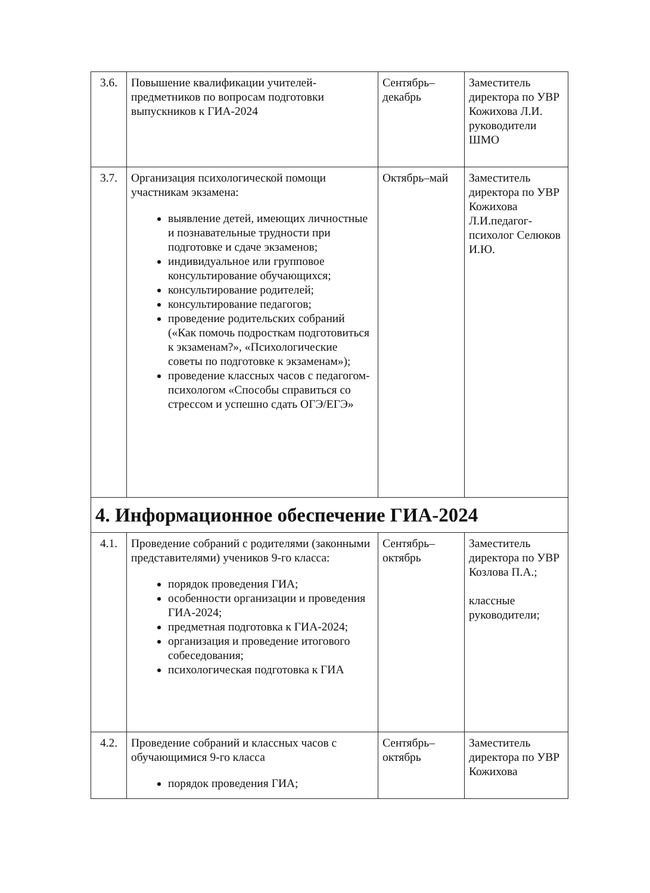| 3.6. | Повышение квалификации учителей-предметников по вопросам подготовки выпускников к ГИА-2024 | Сентябрь–декабрь | Заместитель директора по УВР Кожихова Л.И. руководители ШМО |
| 3.7. | Организация психологической помощи участникам экзамена: выявление детей, имеющих личностные и познавательные трудности при подготовке и сдаче экзаменов; индивидуальное или групповое консультирование обучающихся; консультирование родителей; консультирование педагогов; проведение родительских собраний («Как помочь подросткам подготовиться к экзаменам?», «Психологические советы по подготовке к экзаменам»); проведение классных часов с педагогом-психологом «Способы справиться со стрессом и успешно сдать ОГЭ/ЕГЭ» | Октябрь–май | Заместитель директора по УВР Кожихова Л.И.педагог-психолог Селюков И.Ю. |
| 4. Информационное обеспечение ГИА-2024 | | | |
| 4.1. | Проведение собраний с родителями (законными представителями) учеников 9-го класса: порядок проведения ГИА; особенности организации и проведения ГИА-2024; предметная подготовка к ГИА-2024; организация и проведение итогового собеседования; психологическая подготовка к ГИА | Сентябрь–октябрь | Заместитель директора по УВР Козлова П.А.; классные руководители; |
| 4.2. | Проведение собраний и классных часов с обучающимися 9-го класса порядок проведения ГИА; | Сентябрь–октябрь | Заместитель директора по УВР Кожихова |